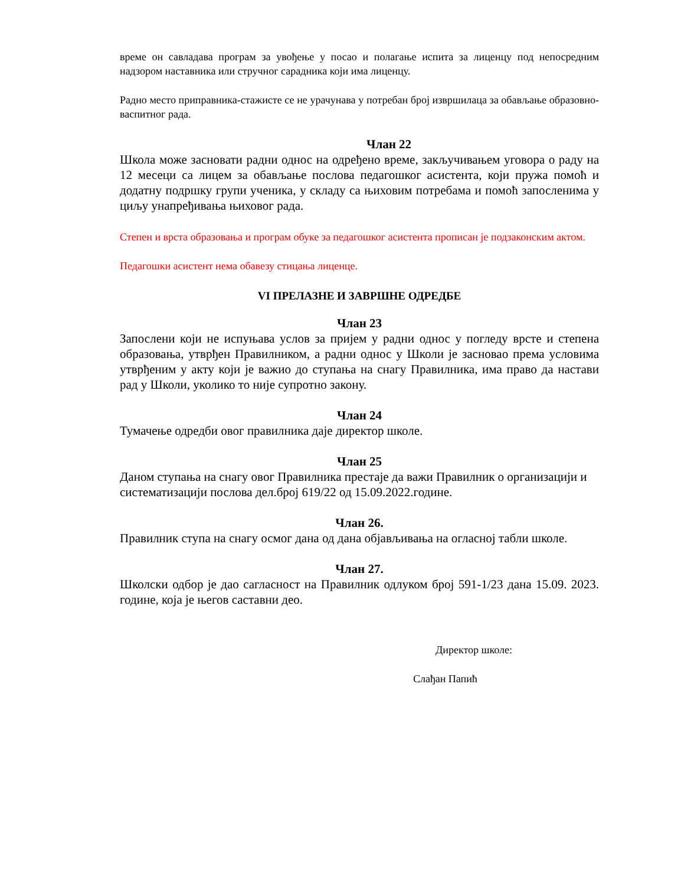време он савладава програм за увођење у посао и полагање испита за лиценцу под непосредним надзором наставника или стручног сарадника који има лиценцу.
Радно место приправника-стажисте се не урачунава у потребан број извршилаца за обављање образовно-васпитног рада.
Члан 22
Школа може засновати радни однос на одређено време, закључивањем уговора о раду на 12 месеци са лицем за обављање послова педагошког асистента, који пружа помоћ и додатну подршку групи ученика, у складу са њиховим потребама и помоћ запосленима у циљу унапређивања њиховог рада.
Степен и врста образовања и програм обуке за педагошког асистента прописан је подзаконским актом.
Педагошки асистент нема обавезу стицања лиценце.
VI ПРЕЛАЗНЕ И ЗАВРШНЕ ОДРЕДБЕ
Члан 23
Запослени који не испуњава услов за пријем у радни однос у погледу врсте и степена образовања, утврђен Правилником, а радни однос у Школи је засновао према условима утврђеним у акту који је важио до ступања на снагу Правилника, има право да настави рад у Школи, уколико то није супротно закону.
Члан 24
Тумачење одредби овог правилника даје директор школе.
Члан 25
Даном ступања на снагу овог Правилника престаје да важи Правилник о организацији и систематизацији послова дел.број 619/22 од 15.09.2022.године.
Члан 26.
Правилник ступа на снагу осмог дана од дана објављивања на огласној табли школе.
Члан 27.
Школски одбор је дао сагласност на Правилник одлуком број 591-1/23 дана 15.09. 2023. године, која је његов саставни део.
Директор школе:
Слађан Папић